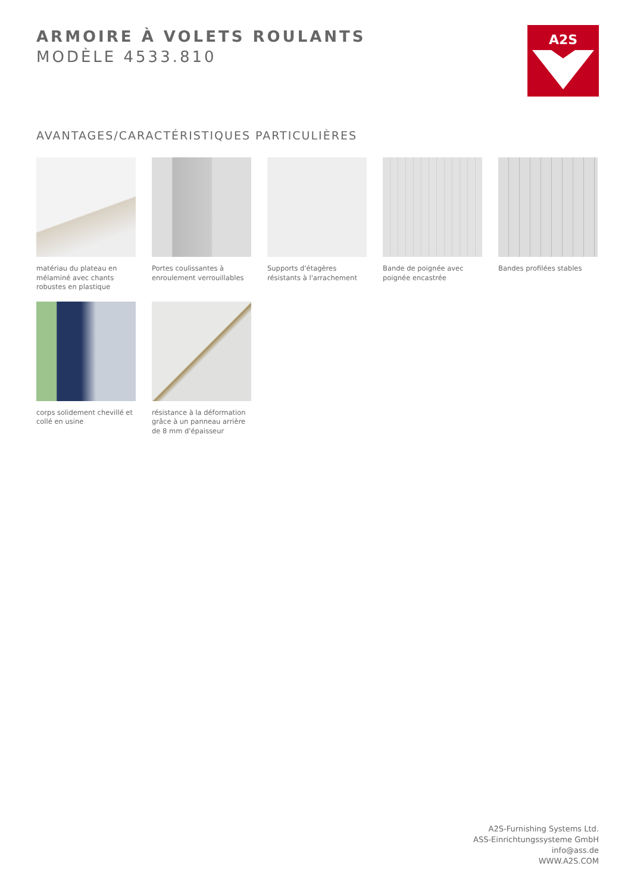ARMOIRE À VOLETS ROULANTS
MODÈLE 4533.810
A2S
AVANTAGES/CARACTÉRISTIQUES PARTICULIÈRES
matériau du plateau en mélaminé avec chants robustes en plastique
Portes coulissantes à enroulement verrouillables
Supports d'étagères résistants à l'arrachement
Bande de poignée avec poignée encastrée
Bandes profilées stables
corps solidement chevillé et collé en usine
résistance à la déformation grâce à un panneau arrière de 8 mm d'épaisseur
A2S-Furnishing Systems Ltd.
ASS-Einrichtungssysteme GmbH
info@ass.de
WWW.A2S.COM